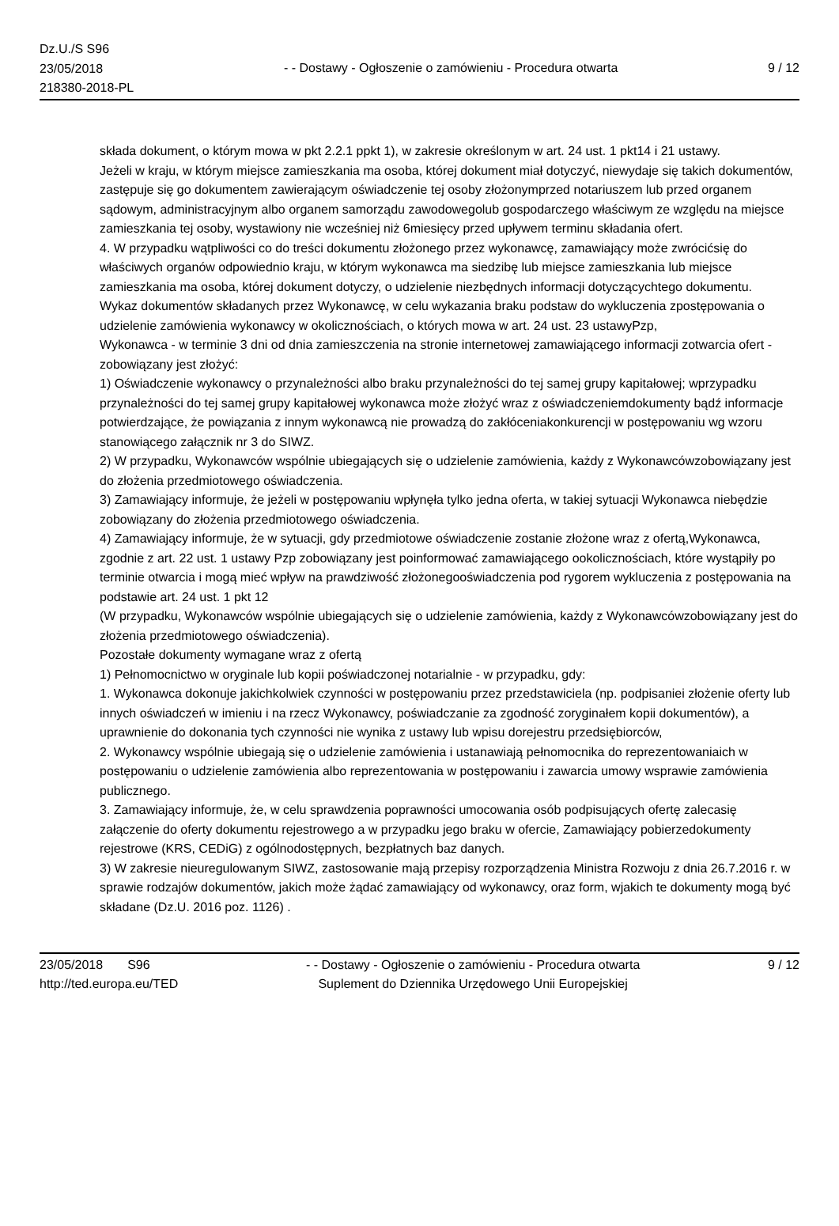Dz.U./S S96
23/05/2018
218380-2018-PL
- - Dostawy - Ogłoszenie o zamówieniu - Procedura otwarta
9 / 12
składa dokument, o którym mowa w pkt 2.2.1 ppkt 1), w zakresie określonym w art. 24 ust. 1 pkt14 i 21 ustawy.
Jeżeli w kraju, w którym miejsce zamieszkania ma osoba, której dokument miał dotyczyć, niewydaje się takich dokumentów, zastępuje się go dokumentem zawierającym oświadczenie tej osoby złożonymprzed notariuszem lub przed organem sądowym, administracyjnym albo organem samorządu zawodowegolub gospodarczego właściwym ze względu na miejsce zamieszkania tej osoby, wystawiony nie wcześniej niż 6miesięcy przed upływem terminu składania ofert.
4. W przypadku wątpliwości co do treści dokumentu złożonego przez wykonawcę, zamawiający może zwrócićsię do właściwych organów odpowiednio kraju, w którym wykonawca ma siedzibę lub miejsce zamieszkania lub miejsce zamieszkania ma osoba, której dokument dotyczy, o udzielenie niezbędnych informacji dotyczącychtego dokumentu.
Wykaz dokumentów składanych przez Wykonawcę, w celu wykazania braku podstaw do wykluczenia zpostępowania o udzielenie zamówienia wykonawcy w okolicznościach, o których mowa w art. 24 ust. 23 ustawyPzp,
Wykonawca - w terminie 3 dni od dnia zamieszczenia na stronie internetowej zamawiającego informacji zotwarcia ofert - zobowiązany jest złożyć:
1) Oświadczenie wykonawcy o przynależności albo braku przynależności do tej samej grupy kapitałowej; wprzypadku przynależności do tej samej grupy kapitałowej wykonawca może złożyć wraz z oświadczeniemdokumenty bądź informacje potwierdzające, że powiązania z innym wykonawcą nie prowadzą do zakłóceniakonkurencji w postępowaniu wg wzoru stanowiącego załącznik nr 3 do SIWZ.
2) W przypadku, Wykonawców wspólnie ubiegających się o udzielenie zamówienia, każdy z Wykonawcówzobowiązany jest do złożenia przedmiotowego oświadczenia.
3) Zamawiający informuje, że jeżeli w postępowaniu wpłynęła tylko jedna oferta, w takiej sytuacji Wykonawca niebędzie zobowiązany do złożenia przedmiotowego oświadczenia.
4) Zamawiający informuje, że w sytuacji, gdy przedmiotowe oświadczenie zostanie złożone wraz z ofertą,Wykonawca, zgodnie z art. 22 ust. 1 ustawy Pzp zobowiązany jest poinformować zamawiającego ookolicznościach, które wystąpiły po terminie otwarcia i mogą mieć wpływ na prawdziwość złożonegooświadczenia pod rygorem wykluczenia z postępowania na podstawie art. 24 ust. 1 pkt 12
(W przypadku, Wykonawców wspólnie ubiegających się o udzielenie zamówienia, każdy z Wykonawcówzobowiązany jest do złożenia przedmiotowego oświadczenia).
Pozostałe dokumenty wymagane wraz z ofertą
1) Pełnomocnictwo w oryginale lub kopii poświadczonej notarialnie - w przypadku, gdy:
1. Wykonawca dokonuje jakichkolwiek czynności w postępowaniu przez przedstawiciela (np. podpisaniei złożenie oferty lub innych oświadczeń w imieniu i na rzecz Wykonawcy, poświadczanie za zgodność zoryginałem kopii dokumentów), a uprawnienie do dokonania tych czynności nie wynika z ustawy lub wpisu dorejestru przedsiębiorców,
2. Wykonawcy wspólnie ubiegają się o udzielenie zamówienia i ustanawiają pełnomocnika do reprezentowaniaich w postępowaniu o udzielenie zamówienia albo reprezentowania w postępowaniu i zawarcia umowy wsprawie zamówienia publicznego.
3. Zamawiający informuje, że, w celu sprawdzenia poprawności umocowania osób podpisujących ofertę zalecasię załączenie do oferty dokumentu rejestrowego a w przypadku jego braku w ofercie, Zamawiający pobierzedokumenty rejestrowe (KRS, CEDiG) z ogólnodostępnych, bezpłatnych baz danych.
3) W zakresie nieuregulowanym SIWZ, zastosowanie mają przepisy rozporządzenia Ministra Rozwoju z dnia 26.7.2016 r. w sprawie rodzajów dokumentów, jakich może żądać zamawiający od wykonawcy, oraz form, wjakich te dokumenty mogą być składane (Dz.U. 2016 poz. 1126) .
23/05/2018 S96
http://ted.europa.eu/TED
- - Dostawy - Ogłoszenie o zamówieniu - Procedura otwarta
Suplement do Dziennika Urzędowego Unii Europejskiej
9 / 12